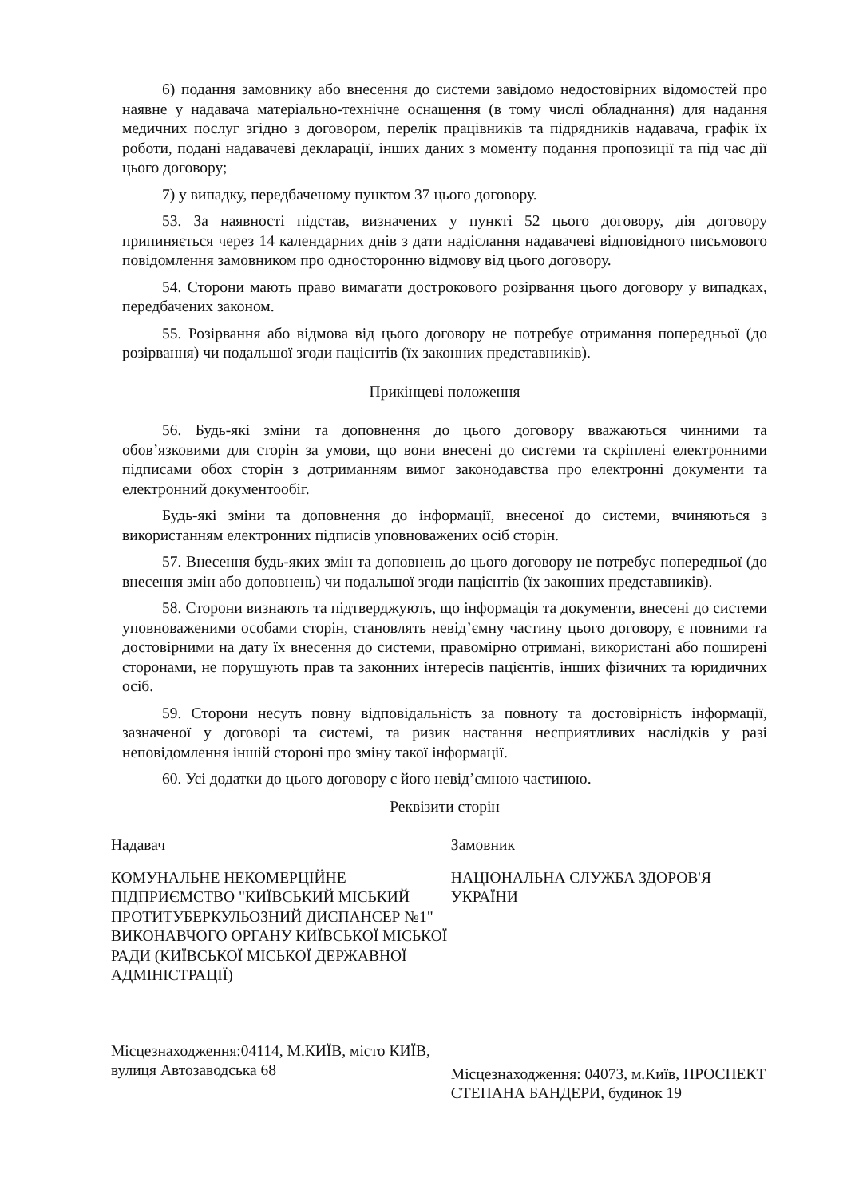6) подання замовнику або внесення до системи завідомо недостовірних відомостей про наявне у надавача матеріально-технічне оснащення (в тому числі обладнання) для надання медичних послуг згідно з договором, перелік працівників та підрядників надавача, графік їх роботи, подані надавачеві декларації, інших даних з моменту подання пропозиції та під час дії цього договору;
7) у випадку, передбаченому пунктом 37 цього договору.
53. За наявності підстав, визначених у пункті 52 цього договору, дія договору припиняється через 14 календарних днів з дати надіслання надавачеві відповідного письмового повідомлення замовником про односторонню відмову від цього договору.
54. Сторони мають право вимагати дострокового розірвання цього договору у випадках, передбачених законом.
55. Розірвання або відмова від цього договору не потребує отримання попередньої (до розірвання) чи подальшої згоди пацієнтів (їх законних представників).
Прикінцеві положення
56. Будь-які зміни та доповнення до цього договору вважаються чинними та обов’язковими для сторін за умови, що вони внесені до системи та скріплені електронними підписами обох сторін з дотриманням вимог законодавства про електронні документи та електронний документообіг.
Будь-які зміни та доповнення до інформації, внесеної до системи, вчиняються з використанням електронних підписів уповноважених осіб сторін.
57. Внесення будь-яких змін та доповнень до цього договору не потребує попередньої (до внесення змін або доповнень) чи подальшої згоди пацієнтів (їх законних представників).
58. Сторони визнають та підтверджують, що інформація та документи, внесені до системи уповноваженими особами сторін, становлять невід’ємну частину цього договору, є повними та достовірними на дату їх внесення до системи, правомірно отримані, використані або поширені сторонами, не порушують прав та законних інтересів пацієнтів, інших фізичних та юридичних осіб.
59. Сторони несуть повну відповідальність за повноту та достовірність інформації, зазначеної у договорі та системі, та ризик настання несприятливих наслідків у разі неповідомлення іншій стороні про зміну такої інформації.
60. Усі додатки до цього договору є його невід’ємною частиною.
Реквізити сторін
Надавач
КОМУНАЛЬНЕ НЕКОМЕРЦІЙНЕ ПІДПРИЄМСТВО "КИЇВСЬКИЙ МІСЬКИЙ ПРОТИТУБЕРКУЛЬОЗНИЙ ДИСПАНСЕР №1" ВИКОНАВЧОГО ОРГАНУ КИЇВСЬКОЇ МІСЬКОЇ РАДИ (КИЇВСЬКОЇ МІСЬКОЇ ДЕРЖАВНОЇ АДМІНІСТРАЦІЇ)
Місцезнаходження:04114, М.КИЇВ, місто КИЇВ, вулиця Автозаводська 68
Замовник
НАЦІОНАЛЬНА СЛУЖБА ЗДОРОВ'Я УКРАЇНИ
Місцезнаходження: 04073, м.Київ, ПРОСПЕКТ СТЕПАНА БАНДЕРИ, будинок 19